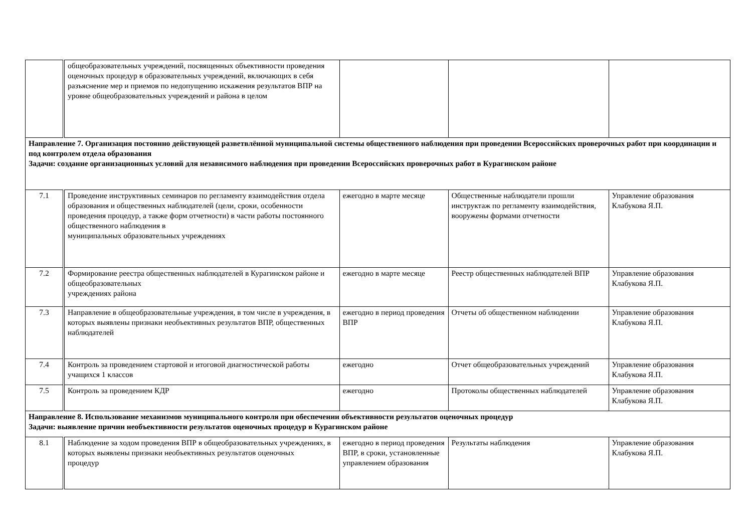| | общеобразовательных учреждений, посвященных объективности проведения оценочных процедур в образовательных учреждений, включающих в себя разъяснение мер и приемов по недопущению искажения результатов ВПР на уровне общеобразовательных учреждений и района в целом | | | |
| Направление 7. Организация постоянно действующей разветвлённой муниципальной системы общественного наблюдения при проведении Всероссийских проверочных работ при координации и под контролем отдела образования Задачи: создание организационных условий для независимого наблюдения при проведении Всероссийских проверочных работ в Курагинском районе | | | | |
| 7.1 | Проведение инструктивных семинаров по регламенту взаимодействия отдела образования и общественных наблюдателей (цели, сроки, особенности проведения процедур, а также форм отчетности) в части работы постоянного общественного наблюдения в муниципальных образовательных учреждениях | ежегодно в марте месяце | Общественные наблюдатели прошли инструктаж по регламенту взаимодействия, вооружены формами отчетности | Управление образования Клабукова Я.П. |
| 7.2 | Формирование реестра общественных наблюдателей в Курагинском районе и общеобразовательных учреждениях района | ежегодно в марте месяце | Реестр общественных наблюдателей ВПР | Управление образования Клабукова Я.П. |
| 7.3 | Направление в общеобразовательные учреждения, в том числе в учреждения, в которых выявлены признаки необъективных результатов ВПР, общественных наблюдателей | ежегодно в период проведения ВПР | Отчеты об общественном наблюдении | Управление образования Клабукова Я.П. |
| 7.4 | Контроль за проведением стартовой и итоговой диагностической работы учащихся 1 классов | ежегодно | Отчет общеобразовательных учреждений | Управление образования Клабукова Я.П. |
| 7.5 | Контроль за проведением КДР | ежегодно | Протоколы общественных наблюдателей | Управление образования Клабукова Я.П. |
| Направление 8. Использование механизмов муниципального контроля при обеспечении объективности результатов оценочных процедур Задачи: выявление причин необъективности результатов оценочных процедур в Курагинском районе | | | | |
| 8.1 | Наблюдение за ходом проведения ВПР в общеобразовательных учреждениях, в которых выявлены признаки необъективных результатов оценочных процедур | ежегодно в период проведения ВПР, в сроки, установленные управлением образования | Результаты наблюдения | Управление образования Клабукова Я.П. |